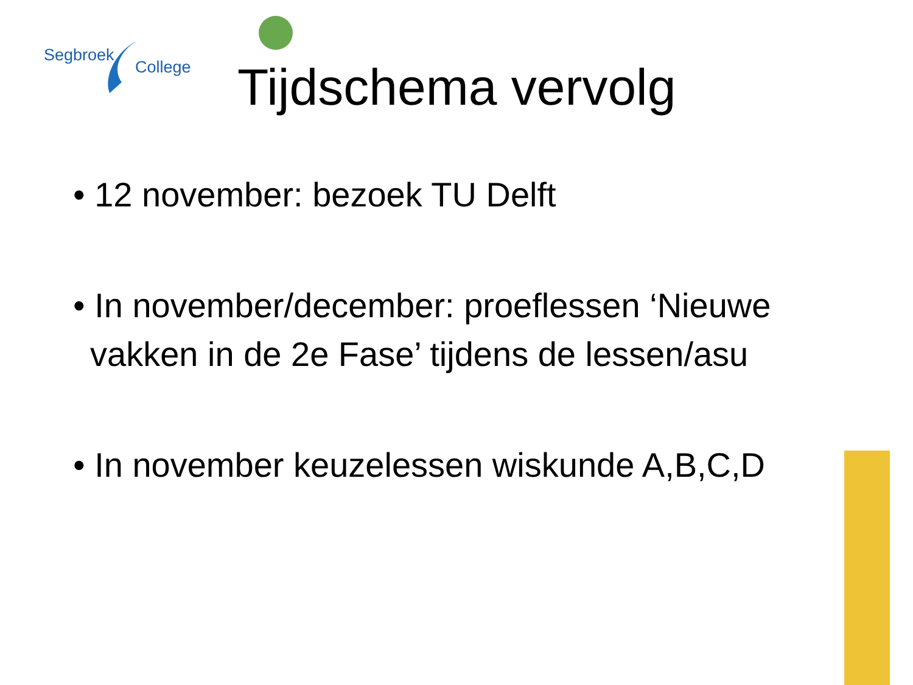Segbroek
College
Tijdschema vervolg
• 12 november: bezoek TU Delft
• In november/december: proeflessen ‘Nieuwe vakken in de 2e Fase’ tijdens de lessen/asu
• In november keuzelessen wiskunde A,B,C,D